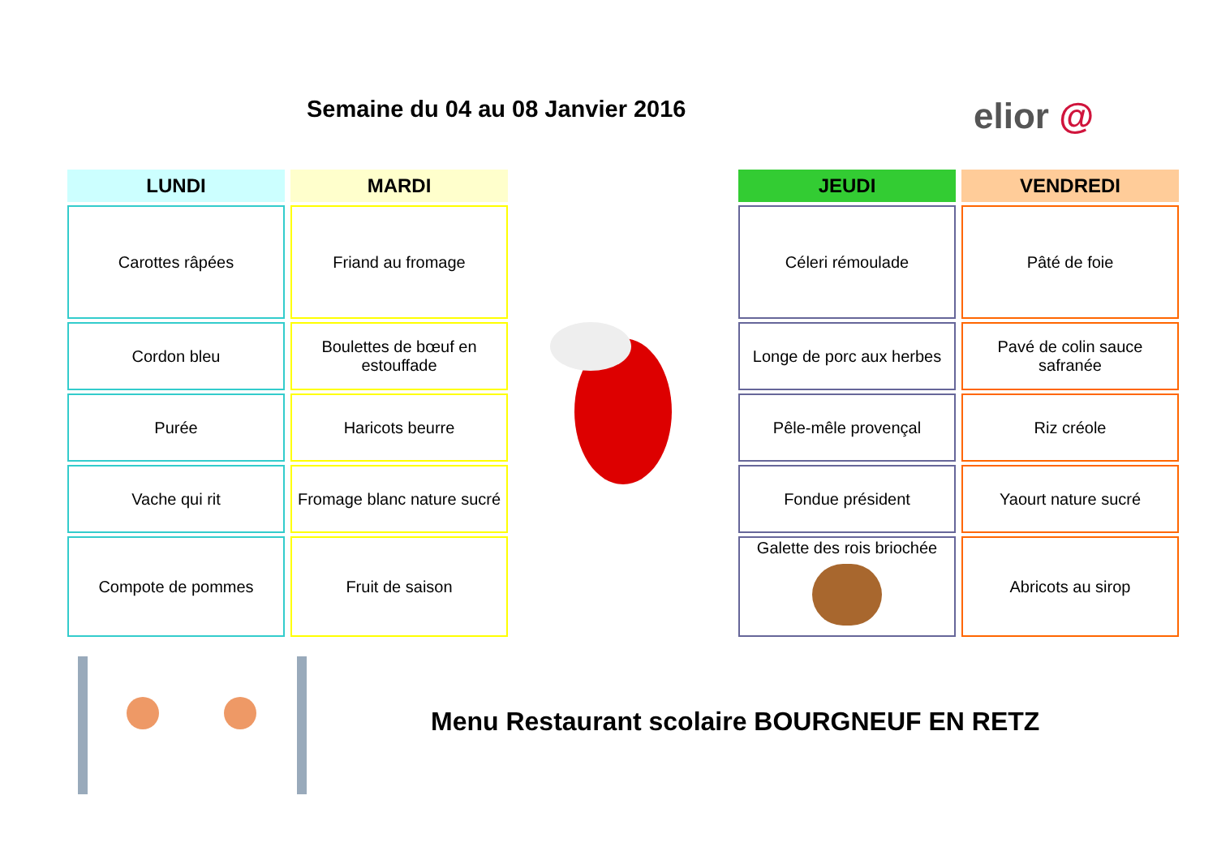Semaine du 04 au 08 Janvier 2016
elior @
| LUNDI | MARDI |
| --- | --- |
| Carottes râpées | Friand au fromage |
| Cordon bleu | Boulettes de bœuf en estouffade |
| Purée | Haricots beurre |
| Vache qui rit | Fromage blanc nature sucré |
| Compote de pommes | Fruit de saison |
| JEUDI | VENDREDI |
| --- | --- |
| Céleri rémoulade | Pâté de foie |
| Longe de porc aux herbes | Pavé de colin sauce safranée |
| Pêle-mêle provençal | Riz créole |
| Fondue président | Yaourt nature sucré |
| Galette des rois briochée | Abricots au sirop |
Menu Restaurant scolaire BOURGNEUF EN RETZ